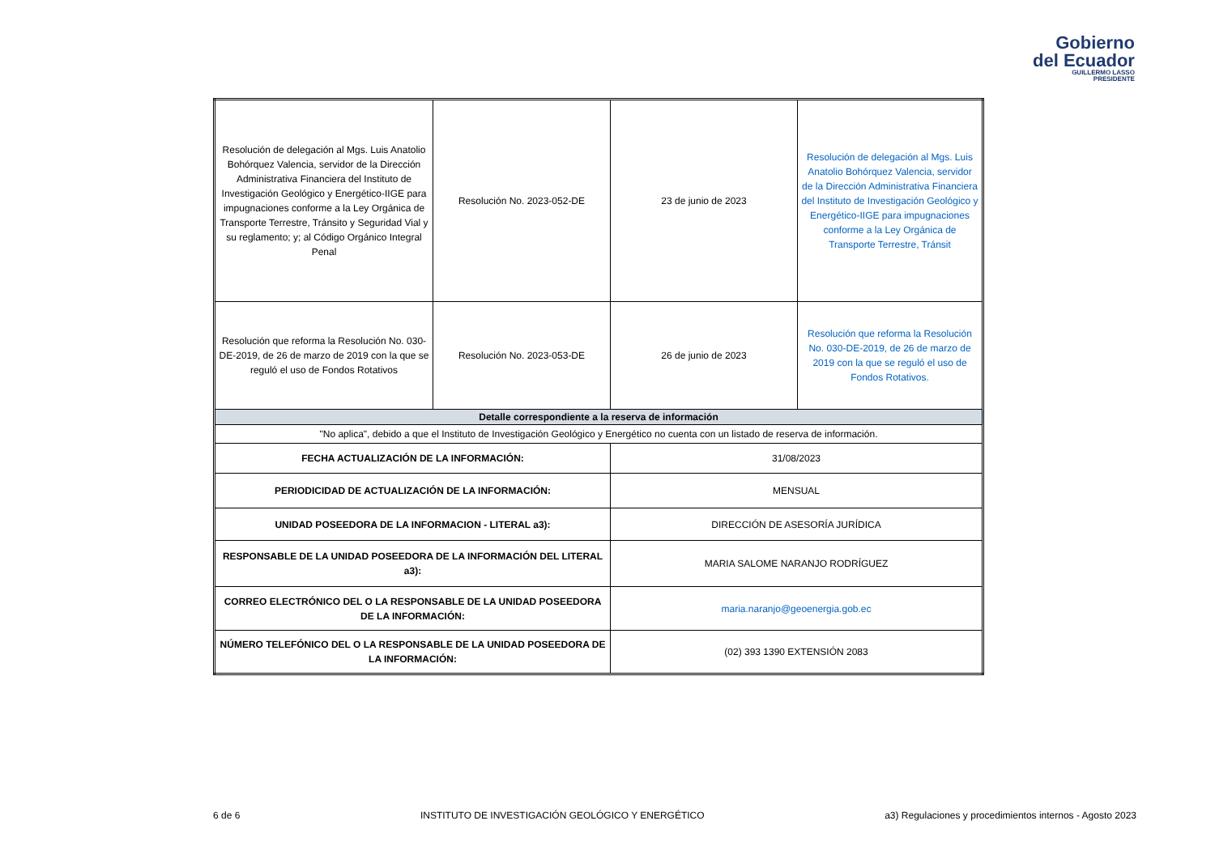Gobierno
del Ecuador
GUILLERMO LASSO
PRESIDENTE
| Resolución de delegación al Mgs. Luis Anatolio Bohórquez Valencia, servidor de la Dirección Administrativa Financiera del Instituto de Investigación Geológico y Energético-IIGE para impugnaciones conforme a la Ley Orgánica de Transporte Terrestre, Tránsito y Seguridad Vial y su reglamento; y; al Código Orgánico Integral Penal | Resolución No. 2023-052-DE | 23 de junio de 2023 | Resolución de delegación al Mgs. Luis Anatolio Bohórquez Valencia, servidor de la Dirección Administrativa Financiera del Instituto de Investigación Geológico y Energético-IIGE para impugnaciones conforme a la Ley Orgánica de Transporte Terrestre, Tránsit |
| Resolución que reforma la Resolución No. 030-DE-2019, de 26 de marzo de 2019 con la que se reguló el uso de Fondos Rotativos | Resolución No. 2023-053-DE | 26 de junio de 2023 | Resolución que reforma la Resolución No. 030-DE-2019, de 26 de marzo de 2019 con la que se reguló el uso de Fondos Rotativos. |
| Detalle correspondiente a la reserva de información | | | |
| "No aplica", debido a que el Instituto de Investigación Geológico y Energético no cuenta con un listado de reserva de información. | | | |
| FECHA ACTUALIZACIÓN DE LA INFORMACIÓN: | | 31/08/2023 | |
| PERIODICIDAD DE ACTUALIZACIÓN DE LA INFORMACIÓN: | | MENSUAL | |
| UNIDAD POSEEDORA DE LA INFORMACION - LITERAL a3): | | DIRECCIÓN DE ASESORÍA JURÍDICA | |
| RESPONSABLE DE LA UNIDAD POSEEDORA DE LA INFORMACIÓN DEL LITERAL a3): | | MARIA SALOME NARANJO RODRÍGUEZ | |
| CORREO ELECTRÓNICO DEL O LA RESPONSABLE DE LA UNIDAD POSEEDORA DE LA INFORMACIÓN: | | maria.naranjo@geoenergia.gob.ec | |
| NÚMERO TELEFÓNICO DEL O LA RESPONSABLE DE LA UNIDAD POSEEDORA DE LA INFORMACIÓN: | | (02) 393 1390 EXTENSIÓN 2083 | |
6 de 6 INSTITUTO DE INVESTIGACIÓN GEOLÓGICO Y ENERGÉTICO a3) Regulaciones y procedimientos internos - Agosto 2023